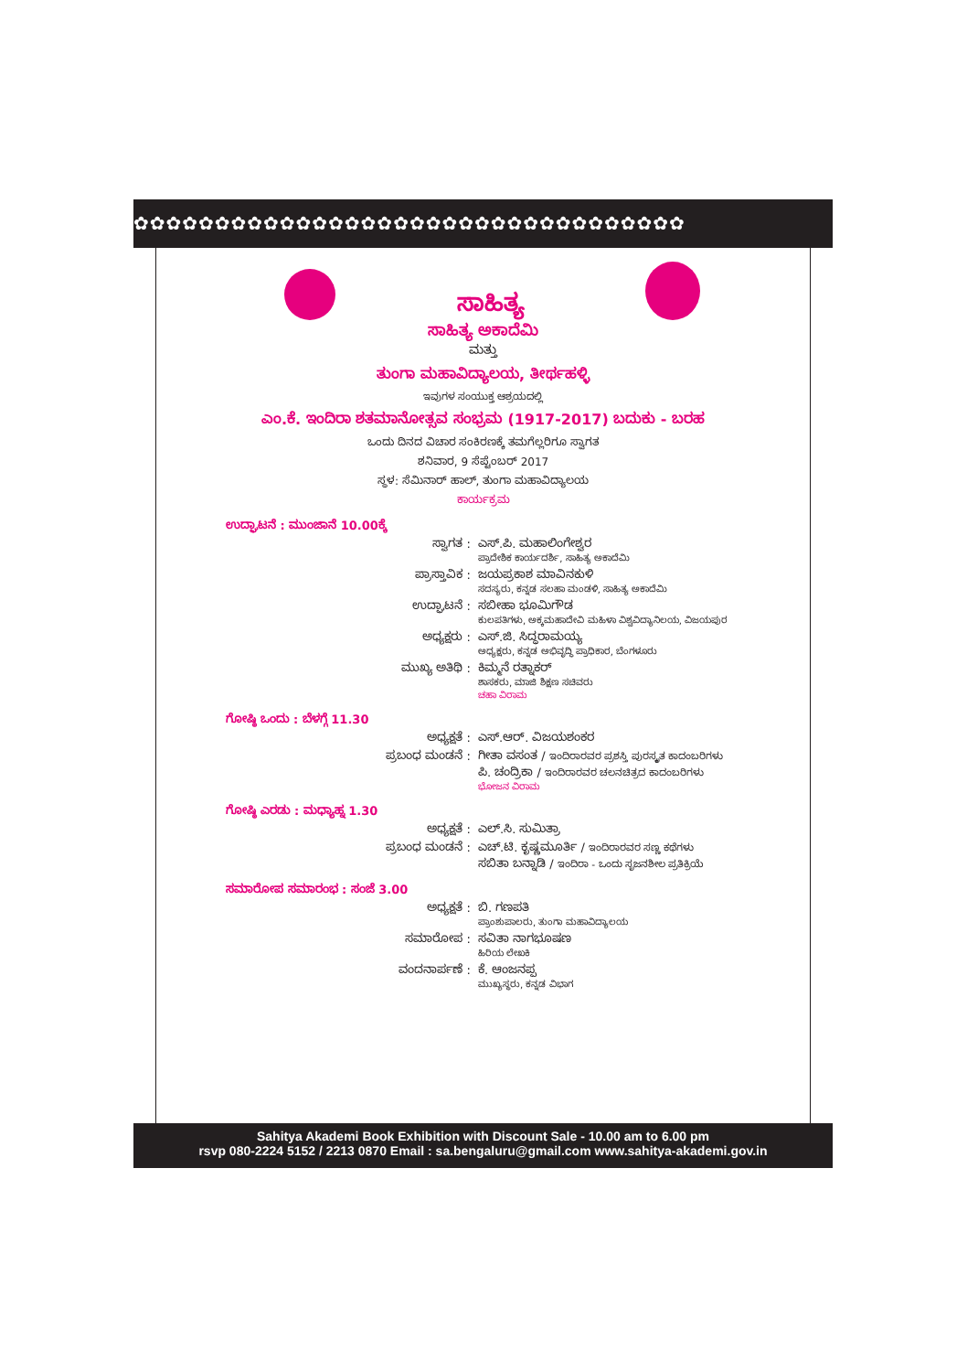✿✿✿✿✿✿✿✿✿✿✿✿✿✿✿✿✿✿✿✿✿✿✿✿✿✿✿✿✿✿✿✿✿✿
ಸಾಹಿತ್ಯ
ಸಾಹಿತ್ಯ ಅಕಾದೆಮಿ
ಮತ್ತು
ತುಂಗಾ ಮಹಾವಿದ್ಯಾಲಯ, ತೀರ್ಥಹಳ್ಳಿ
ಇವುಗಳ ಸಂಯುಕ್ತ ಆಶ್ರಯದಲ್ಲಿ
ಎಂ.ಕೆ. ಇಂದಿರಾ ಶತಮಾನೋತ್ಸವ ಸಂಭ್ರಮ (1917-2017) ಬದುಕು - ಬರಹ
ಒಂದು ದಿನದ ವಿಚಾರ ಸಂಕಿರಣಕ್ಕೆ ತಮಗೆಲ್ಲರಿಗೂ ಸ್ವಾಗತ
ಶನಿವಾರ, 9 ಸೆಪ್ಟೆಂಬರ್ 2017
ಸ್ಥಳ: ಸೆಮಿನಾರ್ ಹಾಲ್, ತುಂಗಾ ಮಹಾವಿದ್ಯಾಲಯ
ಕಾರ್ಯಕ್ರಮ
ಉದ್ಘಾಟನೆ : ಮುಂಜಾನೆ 10.00ಕ್ಕೆ
ಸ್ವಾಗತ : ಎಸ್.ಪಿ. ಮಹಾಲಿಂಗೇಶ್ವರ
ಪ್ರಾದೇಶಿಕ ಕಾರ್ಯದರ್ಶಿ, ಸಾಹಿತ್ಯ ಅಕಾದೆಮಿ
ಪ್ರಾಸ್ತಾವಿಕ : ಜಯಪ್ರಕಾಶ ಮಾವಿನಕುಳಿ
ಸದಸ್ಯರು, ಕನ್ನಡ ಸಲಹಾ ಮಂಡಳಿ, ಸಾಹಿತ್ಯ ಅಕಾದೆಮಿ
ಉದ್ಘಾಟನೆ : ಸಬೀಹಾ ಭೂಮಿಗೌಡ
ಕುಲಪತಿಗಳು, ಅಕ್ಕಮಹಾದೇವಿ ಮಹಿಳಾ ವಿಶ್ವವಿದ್ಯಾನಿಲಯ, ವಿಜಯಪುರ
ಅಧ್ಯಕ್ಷರು : ಎಸ್.ಜಿ. ಸಿದ್ಧರಾಮಯ್ಯ
ಅಧ್ಯಕ್ಷರು, ಕನ್ನಡ ಅಭಿವೃದ್ಧಿ ಪ್ರಾಧಿಕಾರ, ಬೆಂಗಳೂರು
ಮುಖ್ಯ ಅತಿಥಿ : ಕಿಮ್ಮನೆ ರತ್ನಾಕರ್
ಶಾಸಕರು, ಮಾಜಿ ಶಿಕ್ಷಣ ಸಚಿವರು
ಚಹಾ ವಿರಾಮ
ಗೋಷ್ಠಿ ಒಂದು : ಬೆಳಗ್ಗೆ 11.30
ಅಧ್ಯಕ್ಷತೆ : ಎಸ್.ಆರ್. ವಿಜಯಶಂಕರ
ಪ್ರಬಂಧ ಮಂಡನೆ : ಗೀತಾ ವಸಂತ / ಇಂದಿರಾರವರ ಪ್ರಶಸ್ತಿ ಪುರಸ್ಕೃತ ಕಾದಂಬರಿಗಳು
ಪಿ. ಚಂದ್ರಿಕಾ / ಇಂದಿರಾರವರ ಚಲನಚಿತ್ರದ ಕಾದಂಬರಿಗಳು
ಭೋಜನ ವಿರಾಮ
ಗೋಷ್ಠಿ ಎರಡು : ಮಧ್ಯಾಹ್ನ 1.30
ಅಧ್ಯಕ್ಷತೆ : ಎಲ್.ಸಿ. ಸುಮಿತ್ರಾ
ಪ್ರಬಂಧ ಮಂಡನೆ : ಎಚ್.ಟಿ. ಕೃಷ್ಣಮೂರ್ತಿ / ಇಂದಿರಾರವರ ಸಣ್ಣ ಕಥೆಗಳು
ಸಬಿತಾ ಬನ್ನಾಡಿ / ಇಂದಿರಾ - ಒಂದು ಸೃಜನಶೀಲ ಪ್ರತಿಕ್ರಿಯೆ
ಸಮಾರೋಪ ಸಮಾರಂಭ : ಸಂಜೆ 3.00
ಅಧ್ಯಕ್ಷತೆ : ಬಿ. ಗಣಪತಿ
ಪ್ರಾಂಶುಪಾಲರು, ತುಂಗಾ ಮಹಾವಿದ್ಯಾಲಯ
ಸಮಾರೋಪ : ಸವಿತಾ ನಾಗಭೂಷಣ
ಹಿರಿಯ ಲೇಖಕಿ
ವಂದನಾರ್ಪಣೆ : ಕೆ. ಆಂಜನಪ್ಪ
ಮುಖ್ಯಸ್ಥರು, ಕನ್ನಡ ವಿಭಾಗ
Sahitya Akademi Book Exhibition with Discount Sale - 10.00 am to 6.00 pm
rsvp 080-2224 5152 / 2213 0870 Email : sa.bengaluru@gmail.com www.sahitya-akademi.gov.in